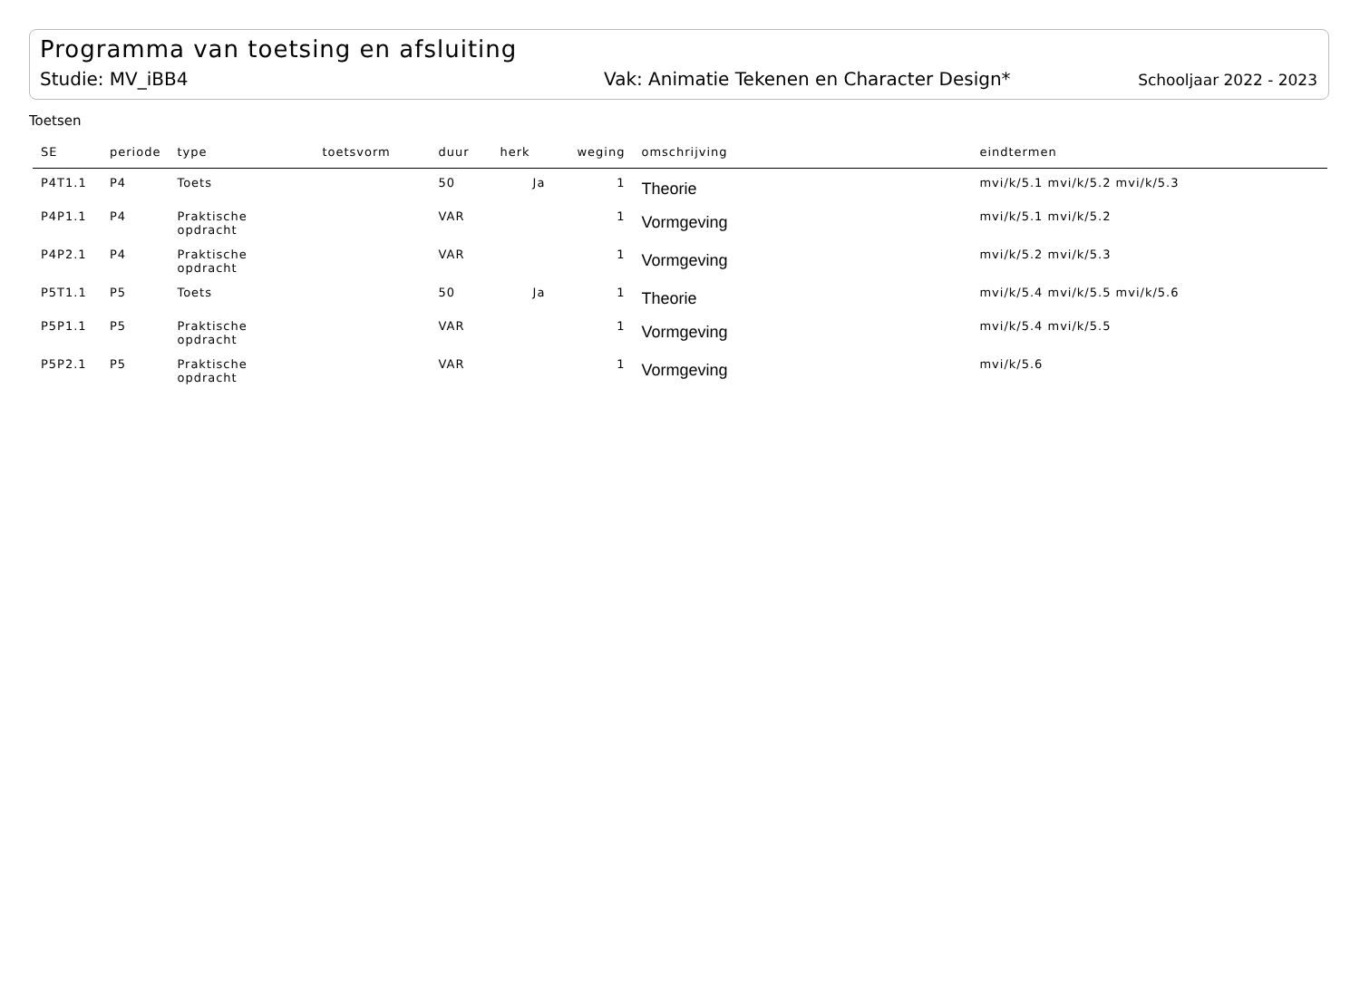Programma van toetsing en afsluiting
Studie: MV_iBB4 Vak: Animatie Tekenen en Character Design* Schooljaar 2022 - 2023
Toetsen
| SE | periode | type | toetsvorm | duur | herk | weging | omschrijving | eindtermen |
| --- | --- | --- | --- | --- | --- | --- | --- | --- |
| P4T1.1 | P4 | Toets | | 50 | Ja | 1 | Theorie | mvi/k/5.1 mvi/k/5.2 mvi/k/5.3 |
| P4P1.1 | P4 | Praktische opdracht | | VAR | | 1 | Vormgeving | mvi/k/5.1 mvi/k/5.2 |
| P4P2.1 | P4 | Praktische opdracht | | VAR | | 1 | Vormgeving | mvi/k/5.2 mvi/k/5.3 |
| P5T1.1 | P5 | Toets | | 50 | Ja | 1 | Theorie | mvi/k/5.4 mvi/k/5.5 mvi/k/5.6 |
| P5P1.1 | P5 | Praktische opdracht | | VAR | | 1 | Vormgeving | mvi/k/5.4 mvi/k/5.5 |
| P5P2.1 | P5 | Praktische opdracht | | VAR | | 1 | Vormgeving | mvi/k/5.6 |